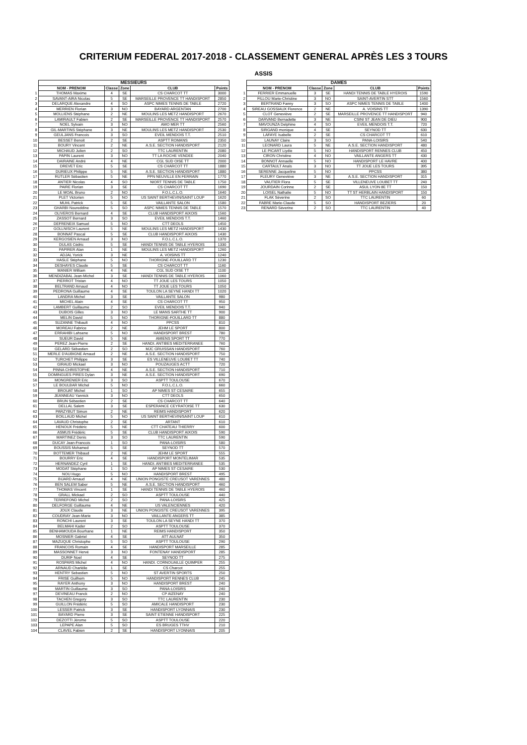CRITERIUM FEDERAL 2017-2018 - CLASSEMENT GENERAL APRÈS LES 3 TOURS
ASSIS
| | MESSIEURS | | | | |
| --- | --- | --- | --- | --- | --- |
| | NOM - PRENOM | Classe | Zone | CLUB | Points |
| 1 | THOMAS Maxime | 4 | SE | CS CHARCOT TT | 3000 |
| 2 | SAVANT-AIRA Nicolas | 5 | SE | MARSEILLE PROVENCE TT HANDISPORT | 2850 |
| 3 | DELARQUE Alexandre | 4 | SO | ASPC NIMES TENNIS DE TABLE | 2720 |
| 4 | MERRIEN Florian | 3 | NO | BAYARD ARGENTAN | 2700 |
| 5 | MOLLIENS Stéphane | 2 | NE | MOULINS LES METZ HANDISPORT | 2670 |
| 6 | LAMIRAULT Fabien | 2 | SE | MARSEILLE PROVENCE TT HANDISPORT | 2570 |
| 7 | NOEL Sylvain | 3 | NO | AMO MER TT | 2560 |
| 8 | GIL-MARTINS Stéphane | 3 | NE | MOULINS LES METZ HANDISPORT | 2530 |
| 9 | GEULJANS Francois | 3 | SO | EVEIL MENDOIS T.T. | 2510 |
| 10 | BESSET Benoit | 2 | SE | ASPTT ROMANS | 2350 |
| 11 | BOURY Vincent | 2 | NE | A.S.E. SECTION HANDISPORT | 2120 |
| 12 | MICHAUD Julien | 2 | SO | TTC LAURENTIN | 2080 |
| 13 | PAPIN Laurent | 3 | NO | TT LA ROCHE VENDEE | 2040 |
| 14 | DAIRAINE André | 4 | NE | CGL SUD OISE TT | 2000 |
| 15 | DREVET Eric | 5 | SE | CS CHARCOT TT | 1880 |
| 16 | DURIEUX Philippe | 5 | NE | A.S.E. SECTION HANDISPORT | 1880 |
| 17 | RUTLER Sébastien | 5 | NE | PPN NEUVILLE EN FERRAIN | 1770 |
| 18 | ANTIER Nicolas | 4 | SO | NIORT TENNIS DE TABLE | 1750 |
| 19 | PAIRE Florian | 3 | SE | CS CHARCOT TT | 1690 |
| 20 | LE MOAL Bruno | 2 | NO | F.O.L.C.L.O. | 1640 |
| 21 | PLET Victorien | 5 | NO | US SAINT BERTHEVIN/SAINT LOUP | 1620 |
| 22 | MUHL Patrick | 5 | SE | VAILLANTE SALON | 1580 |
| 23 | GHARBI Noureddine | 5 | SO | ASPC NIMES TENNIS DE TABLE | 1570 |
| 24 | OLIVEROS Bernard | 4 | SE | CLUB HANDISPORT AIXOIS | 1560 |
| 25 | ZASSOT Bernard | 3 | SO | EVEIL MENDOIS T.T. | 1460 |
| 26 | DEFRENEIX Samuel | 5 | NO | CTT DEOLS | 1450 |
| 27 | GOLLNISCH Laurent | 5 | NE | MOULINS LES METZ HANDISPORT | 1430 |
| 28 | BONNAT Pascal | 5 | SE | CLUB HANDISPORT AIXOIS | 1430 |
| 29 | KERGOSIEN Arnaud | 3 | NO | F.O.L.C.L.O. | 1370 |
| 30 | DULAS Cédric | 5 | SE | HANDI TENNIS DE TABLE HYEROIS | 1330 |
| 31 | PAPIRER Alan | 1 | NE | MOULINS LES METZ HANDISPORT | 1260 |
| 32 | ADJAL Yorick | 3 | NE | A. VOISINS TT | 1240 |
| 33 | HASLE Stéphane | 5 | NO | THORIGNE-FOUILLARD TT | 1230 |
| 34 | DESHAYES Claude | 5 | SE | CS CHARCOT TT | 1160 |
| 35 | MANIER William | 4 | NE | CGL SUD OISE TT | 1100 |
| 36 | MENDIZABAL Jean-Michel | 3 | SE | HANDI TENNIS DE TABLE HYEROIS | 1060 |
| 37 | PIERROT Tristan | 4 | NO | TT JOUE LES TOURS | 1050 |
| 38 | BELTRAND Arnaud | 4 | NO | TT JOUE LES TOURS | 1050 |
| 39 | PEDRONA Guillaume | 4 | SE | TOULON LA SEYNE HANDI TT | 1020 |
| 40 | LANDRA Michel | 3 | SE | VAILLANTE SALON | 980 |
| 41 | MICHEL Alain | 4 | SE | CS CHARCOT TT | 950 |
| 42 | LAMBERT Guillaume | 2 | SO | EVEIL MENDOIS T.T. | 940 |
| 43 | DUBOIS Gilles | 3 | NO | LE MANS SARTHE TT | 900 |
| 44 | MELIN David | 5 | NO | THORIGNE-FOUILLARD TT | 880 |
| 45 | SUZANNE Thibault | 4 | NO | PPCSS | 810 |
| 46 | MOREAU Fabrice | 2 | NE | JEHM LE SPORT | 800 |
| 47 | ERRAHIBI Lahsene | 5 | NO | HANDISPORT BREST | 780 |
| 48 | SUEUR David | 5 | NE | AMIENS SPORT TT | 770 |
| 49 | PEREZ Jean-Pierre | 2 | SE | HANDI. ANTIBES MEDITERRANEE | 760 |
| 50 | GELARD Sébastien | 2 | SO | MJC GRUISSAN HANDISPORT | 760 |
| 51 | MERLE D'AUBIGNE Arnaud | 2 | NE | A.S.E. SECTION HANDISPORT | 750 |
| 52 | TURCHET Philippe | 3 | SE | ES VILLENEUVE LOUBET TT | 740 |
| 53 | GIRAUD Mickael | 3 | NO | POUZAUGES ACTT | 720 |
| 54 | PINNA CHRISTOPHE | 4 | NE | A.S.E. SECTION HANDISPORT | 710 |
| 55 | DOMINGUES PIRES Dylan | 3 | NE | A.S.E. SECTION HANDISPORT | 690 |
| 56 | MONGRENIER Eric | 3 | SO | ASPTT TOULOUSE | 670 |
| 57 | LE BOULBAR Michel | 5 | NO | F.O.L.C.L.O. | 660 |
| 58 | BROUAT Michel | 1 | SO | AP NIMES ST CESAIRE | 655 |
| 59 | JEANNEAU Yannick | 3 | NO | CTT DEOLS | 650 |
| 60 | BRUN Sébastien | 2 | SE | CS CHARCOT TT | 640 |
| 61 | DELLAL Salem | 3 | SE | ESPERANCE CEYRATOISE TT | 630 |
| 62 | PARZYBUT Simon | 2 | NE | REIMS HANDISPORT | 620 |
| 63 | BOILLAUD Michel | 5 | NO | US SAINT BERTHEVIN/SAINT LOUP | 610 |
| 64 | LAVAUD Christophe | 2 | SE | ARTANT | 610 |
| 65 | HENOUX Frédéric | 5 | NE | CTT CHATEAU THIERRY | 600 |
| 66 | ASMUS Frédéric | 5 | SE | CLUB HANDISPORT AIXOIS | 590 |
| 67 | MARTINEZ Denis | 3 | SO | TTC LAURENTIN | 590 |
| 68 | DUCAY Jean-Francois | 1 | SO | PANA-LOISIRS | 580 |
| 69 | BOUSSIS Mohamed | 5 | SE | SEYNOD TT | 570 |
| 70 | BOTTEMER Thibaud | 2 | NE | JEHM LE SPORT | 555 |
| 71 | BOURRY Eric | 4 | SE | HANDISPORT MONTELIMAR | 535 |
| 72 | HERNANDEZ Cyril | 1 | SE | HANDI. ANTIBES MEDITERRANEE | 535 |
| 73 | MODAT Stéphane | 1 | SO | AP NIMES ST CESAIRE | 530 |
| 74 | NOU Hugo | 5 | NO | HANDISPORT BREST | 495 |
| 75 | BIJARD Arnaud | 4 | NE | UNION PONGISTE CREUSOT VARENNES | 480 |
| 76 | BEN SALEM Saber | 5 | NE | A.S.E. SECTION HANDISPORT | 460 |
| 77 | THOMAS Vincent | 1 | SE | HANDI TENNIS DE TABLE HYEROIS | 460 |
| 78 | GRALL Mickael | 2 | SO | ASPTT TOULOUSE | 440 |
| 79 | TERREFOND Michel | 2 | SO | PANA-LOISIRS | 425 |
| 80 | DELFORGE Guillaume | 4 | NE | US VALENCIENNES | 420 |
| 81 | JOUX Claude | 3 | NE | UNION PONGISTE CREUSOT VARENNES | 395 |
| 82 | COUDRAY Jean-Marie | 3 | NO | VAILLANTE ANGERS TT | 385 |
| 83 | RONCHI Laurent | 3 | SE | TOULON LA SEYNE HANDI TT | 370 |
| 84 | BELMAHI Kader | 2 | SO | ASPTT TOULOUSE | 370 |
| 85 | BENHAMOUDA Bourhane | 1 | NE | REIMS HANDISPORT | 350 |
| 86 | MOSNIER Gabriel | 4 | SE | ATT AULNAT | 350 |
| 87 | MAZUQUE Christophe | 5 | SO | ASPTT TOULOUSE | 290 |
| 88 | FRANCOIS Romain | 4 | SE | HANDISPORT MARSEILLE | 285 |
| 89 | MASSONNET Hervé | 3 | NO | FONTENAY HANDISPORT | 285 |
| 90 | DURIF Noel | 4 | SE | SEYNOD TT | 275 |
| 91 | ROSPARS Michel | 4 | NO | HANDI. CORNOUAILLE QUIMPER | 255 |
| 92 | ARNAUD Charlélie | 1 | SE | CS Charcot | 255 |
| 93 | HENTRY Sebastien | 5 | NO | ST AVERTIN SPORTS | 250 |
| 94 | FRISE Guilhem | 5 | NO | HANDISPORT RENNES CLUB | 245 |
| 95 | RAYER Anthony | 3 | NO | HANDISPORT BREST | 240 |
| 96 | MARTIN Guillaume | 3 | SO | PANA-LOISIRS | 240 |
| 97 | DEVINEAU Franck | 2 | NO | CP AIZENAY | 240 |
| 98 | TACHEN Gregory | 3 | SO | TTC LAURENTIN | 230 |
| 99 | GUILLON Frédéric | 5 | SO | AMICALE HANDISPORT | 230 |
| 100 | LESSER Patrick | 3 | SE | HANDISPORT LYONNAIS | 230 |
| 101 | BAYARD Pierre | 3 | SE | SAINT ETIENNE HANDISPORT | 225 |
| 102 | DEZOTTI Jérome | 5 | SO | ASPTT TOULOUSE | 220 |
| 103 | LEPAPE Alan | 5 | SO | ES BRUGES TTHV | 210 |
| 104 | CLAVEL Fabien | 2 | SE | HANDISPORT LYONNAIS | 205 |
| | DAMES | | | | |
| --- | --- | --- | --- | --- | --- |
| | NOM - PRENOM | Classe | Zone | CLUB | Points |
| 1 | FERRIER Emmanuelle | 3 | SE | HANDI TENNIS DE TABLE HYEROIS | 1590 |
| 2 | FILLOU Marie-Christine | 3 | NO | SAINT-AVERTIN STT | 1560 |
| 3 | BERTRAND Fanny | 3 | SO | ASPC NIMES TENNIS DE TABLE | 1400 |
| 4 | SIREAU GOSSIAUX Florence | 2 | NE | A. VOISINS TT | 1390 |
| 5 | CLOT Geneviève | 2 | SE | MARSEILLE PROVENCE TT HANDISPORT | 940 |
| 6 | DARVAND Bernadette | 3 | NE | CSINI ST JEAN DE DIEU | 900 |
| 7 | MAVOUNZA Delphine | 4 | SO | EVEIL MENDOIS T.T. | 720 |
| 8 | SIRGAND monique | 4 | SE | SEYNOD TT | 630 |
| 9 | LAFAYE Isabelle | 2 | SE | CS CHARCOT TT | 610 |
| 10 | LAUNAY Claire | 3 | SO | PANA-LOISIRS | 540 |
| 11 | LEONARD Laura | 5 | NE | A.S.E. SECTION HANDISPORT | 480 |
| 12 | LE PICART Liydie | 5 | NO | HANDISPORT RENNES CLUB | 450 |
| 13 | CIRON Christine | 4 | NO | VAILLANTE ANGERS TT | 430 |
| 14 | BONNOT Annaelle | 5 | NO | HANDISPORT LE HAVRE | 400 |
| 15 | CARTAULT Anaïs | 3 | NO | TT JOUE LES TOURS | 395 |
| 16 | SERENNE Jacqueline | 5 | NO | PPCSS | 380 |
| 17 | FLEURY Geneviève | 3 | NE | A.S.E. SECTION HANDISPORT | 315 |
| 18 | VAUTIER Flora | 5 | SE | VILLENEUVE LOUBET TT | 240 |
| 19 | JOURDAIN Corinne | 2 | SE | ASUL LYON 8E TT | 150 |
| 20 | LOISEL Nathalie | 5 | NO | TT ST HERBLAIN HANDISPORT | 150 |
| 21 | FLAK Séverine | 2 | SO | TTC LAURENTIN | 60 |
| 22 | FABRE Marie-Claude | 5 | SO | HANDISPORT BEZIERS | 20 |
| 23 | RENARD Séverine | 2 | SO | TTC LAURENTIN | 40 |